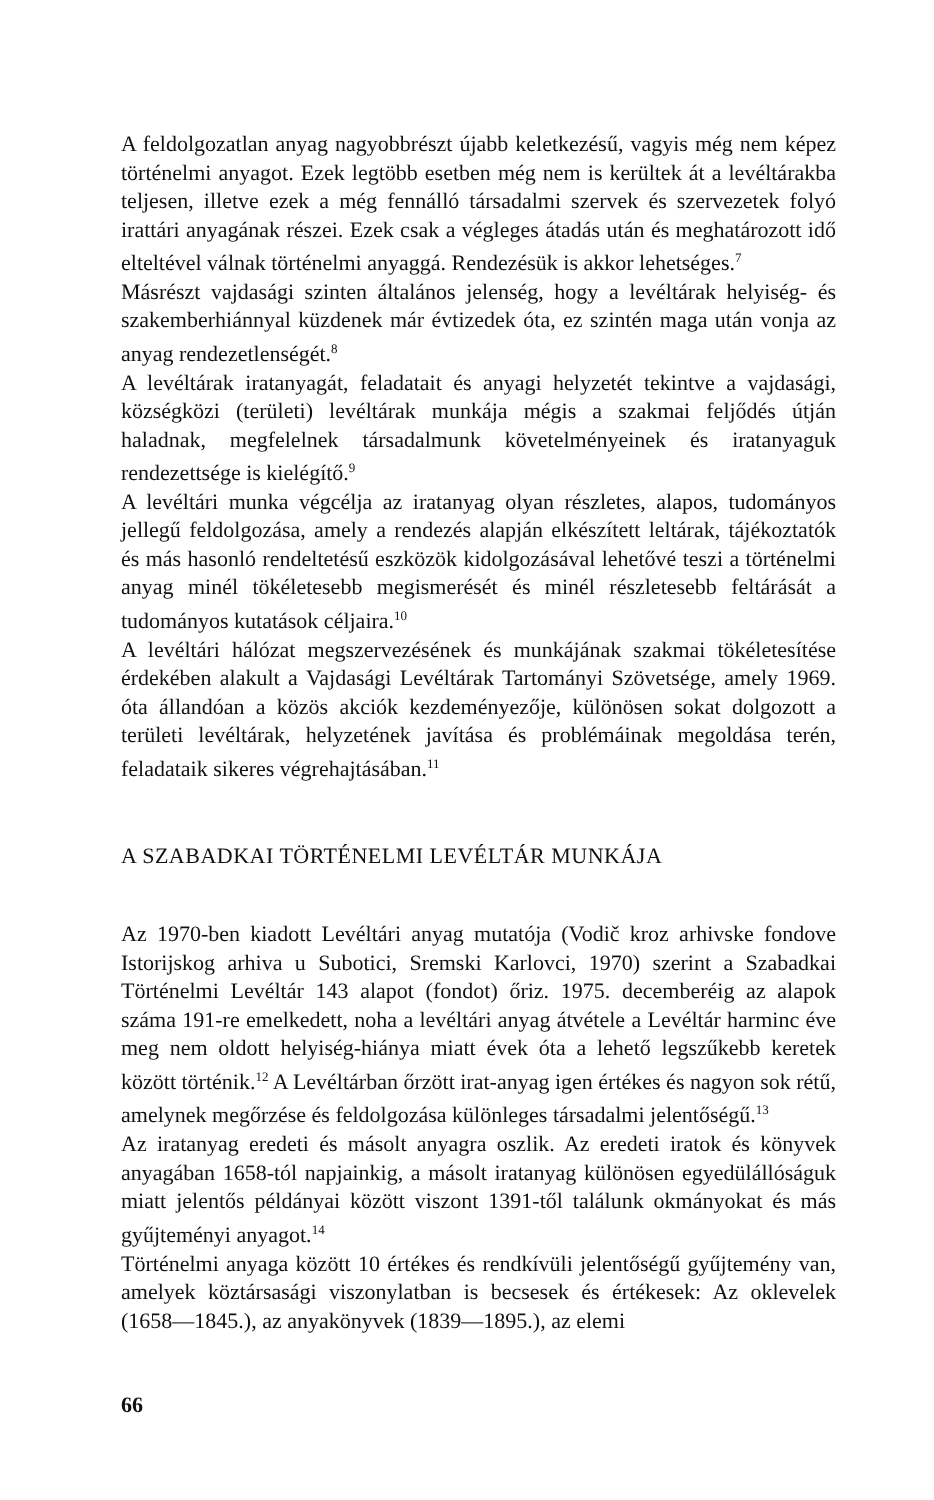A feldolgozatlan anyag nagyobbrészt újabb keletkezésű, vagyis még nem képez történelmi anyagot. Ezek legtöbb esetben még nem is kerültek át a levéltárakba teljesen, illetve ezek a még fennálló társadalmi szervek és szervezetek folyó irattári anyagának részei. Ezek csak a végleges átadás után és meghatározott idő elteltével válnak történelmi anyaggá. Rendezésük is akkor lehetséges.<sup>7</sup>
Másrészt vajdasági szinten általános jelenség, hogy a levéltárak helyiség- és szakemberhiánnyal küzdenek már évtizedek óta, ez szintén maga után vonja az anyag rendezetlenségét.<sup>8</sup>
A levéltárak iratanyagát, feladatait és anyagi helyzetét tekintve a vajdasági, községközi (területi) levéltárak munkája mégis a szakmai feljődés útján haladnak, megfelelnek társadalmunk követelményeinek és iratanyaguk rendezettsége is kielégítő.<sup>9</sup>
A levéltári munka végcélja az iratanyag olyan részletes, alapos, tudományos jellegű feldolgozása, amely a rendezés alapján elkészített leltárak, tájékoztatók és más hasonló rendeltetésű eszközök kidolgozásával lehetővé teszi a történelmi anyag minél tökéletesebb megismerését és minél részletesebb feltárását a tudományos kutatások céljaira.<sup>10</sup>
A levéltári hálózat megszervezésének és munkájának szakmai tökéletesítése érdekében alakult a Vajdasági Levéltárak Tartományi Szövetsége, amely 1969. óta állandóan a közös akciók kezdeményezője, különösen sokat dolgozott a területi levéltárak, helyzetének javítása és problémáinak megoldása terén, feladataik sikeres végrehajtásában.<sup>11</sup>
A SZABADKAI TÖRTÉNELMI LEVÉLTÁR MUNKÁJA
Az 1970-ben kiadott Levéltári anyag mutatója (Vodič kroz arhivske fondove Istorijskog arhiva u Subotici, Sremski Karlovci, 1970) szerint a Szabadkai Történelmi Levéltár 143 alapot (fondot) őriz. 1975. decemberéig az alapok száma 191-re emelkedett, noha a levéltári anyag átvétele a Levéltár harminc éve meg nem oldott helyiség-hiánya miatt évek óta a lehető legszűkebb keretek között történik.<sup>12</sup> A Levéltárban őrzött irat-anyag igen értékes és nagyon sok rétű, amelynek megőrzése és feldolgozása különleges társadalmi jelentőségű.<sup>13</sup>
Az iratanyag eredeti és másolt anyagra oszlik. Az eredeti iratok és könyvek anyagában 1658-tól napjainkig, a másolt iratanyag különösen egyedülállóságuk miatt jelentős példányai között viszont 1391-től találunk okmányokat és más gyűjteményi anyagot.<sup>14</sup>
Történelmi anyaga között 10 értékes és rendkívüli jelentőségű gyűjtemény van, amelyek köztársasági viszonylatban is becsesek és értékesek: Az oklevelek (1658—1845.), az anyakönyvek (1839—1895.), az elemi
66